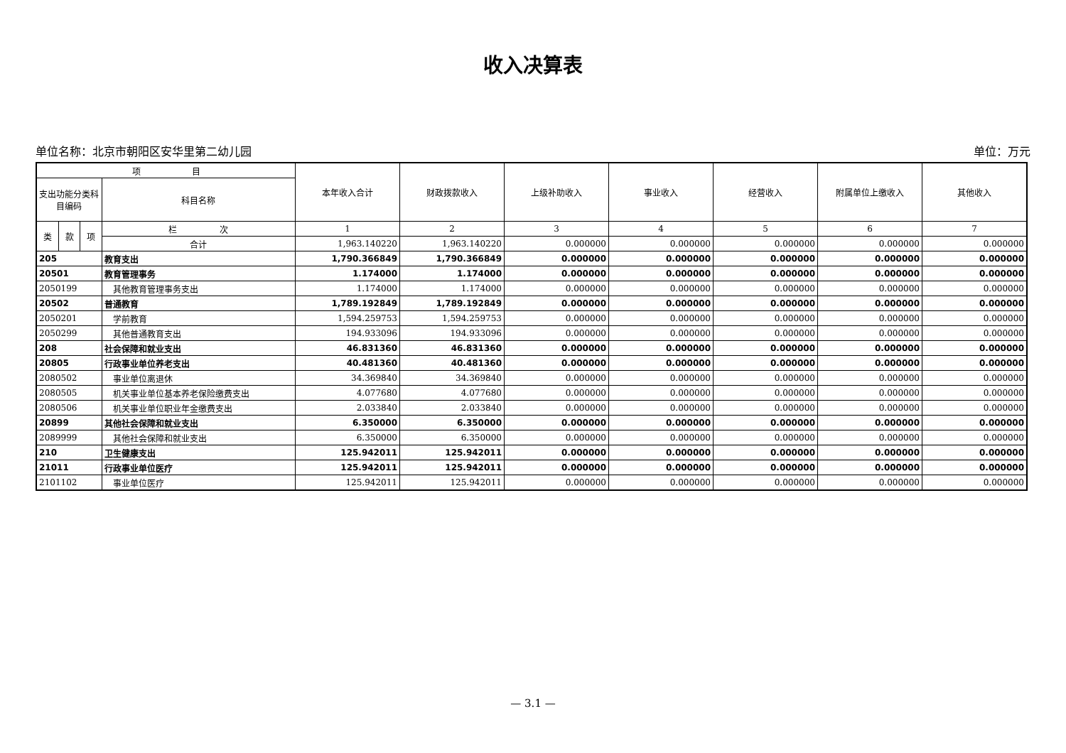收入决算表
单位名称：北京市朝阳区安华里第二幼儿园 单位：万元
| 项 目 | | | | 本年收入合计 | 财政拨款收入 | 上级补助收入 | 事业收入 | 经营收入 | 附属单位上缴收入 | 其他收入 |
| --- | --- | --- | --- | --- | --- | --- | --- | --- | --- | --- |
| 支出功能分类科目编码 | | | 科目名称 | | | | | | | |
| 类 | 款 | 项 | 栏 次 | 1 | 2 | 3 | 4 | 5 | 6 | 7 |
| | | | 合计 | 1,963.140220 | 1,963.140220 | 0.000000 | 0.000000 | 0.000000 | 0.000000 | 0.000000 |
| 205 | | | 教育支出 | 1,790.366849 | 1,790.366849 | 0.000000 | 0.000000 | 0.000000 | 0.000000 | 0.000000 |
| 20501 | | | 教育管理事务 | 1.174000 | 1.174000 | 0.000000 | 0.000000 | 0.000000 | 0.000000 | 0.000000 |
| 2050199 | | | 其他教育管理事务支出 | 1.174000 | 1.174000 | 0.000000 | 0.000000 | 0.000000 | 0.000000 | 0.000000 |
| 20502 | | | 普通教育 | 1,789.192849 | 1,789.192849 | 0.000000 | 0.000000 | 0.000000 | 0.000000 | 0.000000 |
| 2050201 | | | 学前教育 | 1,594.259753 | 1,594.259753 | 0.000000 | 0.000000 | 0.000000 | 0.000000 | 0.000000 |
| 2050299 | | | 其他普通教育支出 | 194.933096 | 194.933096 | 0.000000 | 0.000000 | 0.000000 | 0.000000 | 0.000000 |
| 208 | | | 社会保障和就业支出 | 46.831360 | 46.831360 | 0.000000 | 0.000000 | 0.000000 | 0.000000 | 0.000000 |
| 20805 | | | 行政事业单位养老支出 | 40.481360 | 40.481360 | 0.000000 | 0.000000 | 0.000000 | 0.000000 | 0.000000 |
| 2080502 | | | 事业单位离退休 | 34.369840 | 34.369840 | 0.000000 | 0.000000 | 0.000000 | 0.000000 | 0.000000 |
| 2080505 | | | 机关事业单位基本养老保险缴费支出 | 4.077680 | 4.077680 | 0.000000 | 0.000000 | 0.000000 | 0.000000 | 0.000000 |
| 2080506 | | | 机关事业单位职业年金缴费支出 | 2.033840 | 2.033840 | 0.000000 | 0.000000 | 0.000000 | 0.000000 | 0.000000 |
| 20899 | | | 其他社会保障和就业支出 | 6.350000 | 6.350000 | 0.000000 | 0.000000 | 0.000000 | 0.000000 | 0.000000 |
| 2089999 | | | 其他社会保障和就业支出 | 6.350000 | 6.350000 | 0.000000 | 0.000000 | 0.000000 | 0.000000 | 0.000000 |
| 210 | | | 卫生健康支出 | 125.942011 | 125.942011 | 0.000000 | 0.000000 | 0.000000 | 0.000000 | 0.000000 |
| 21011 | | | 行政事业单位医疗 | 125.942011 | 125.942011 | 0.000000 | 0.000000 | 0.000000 | 0.000000 | 0.000000 |
| 2101102 | | | 事业单位医疗 | 125.942011 | 125.942011 | 0.000000 | 0.000000 | 0.000000 | 0.000000 | 0.000000 |
— 3.1 —